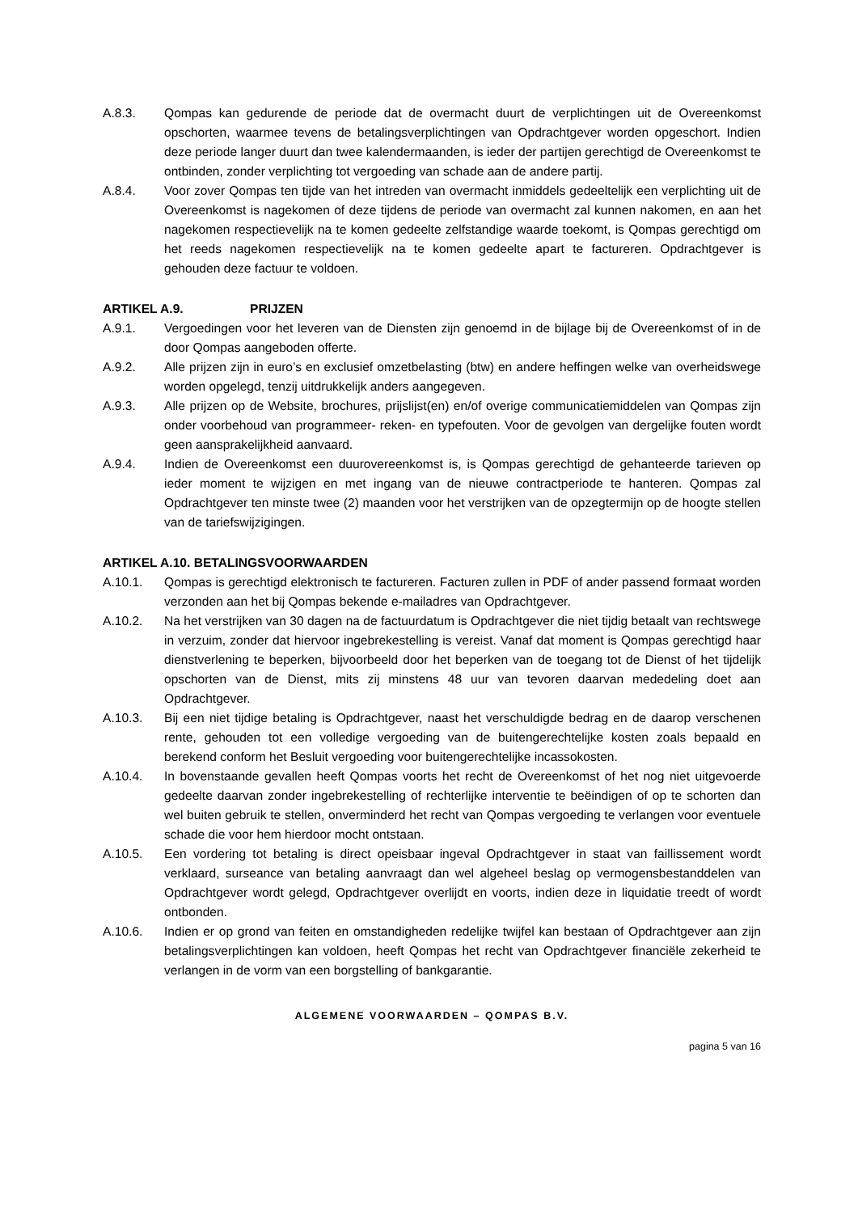A.8.3. Qompas kan gedurende de periode dat de overmacht duurt de verplichtingen uit de Overeenkomst opschorten, waarmee tevens de betalingsverplichtingen van Opdrachtgever worden opgeschort. Indien deze periode langer duurt dan twee kalendermaanden, is ieder der partijen gerechtigd de Overeenkomst te ontbinden, zonder verplichting tot vergoeding van schade aan de andere partij.
A.8.4. Voor zover Qompas ten tijde van het intreden van overmacht inmiddels gedeeltelijk een verplichting uit de Overeenkomst is nagekomen of deze tijdens de periode van overmacht zal kunnen nakomen, en aan het nagekomen respectievelijk na te komen gedeelte zelfstandige waarde toekomt, is Qompas gerechtigd om het reeds nagekomen respectievelijk na te komen gedeelte apart te factureren. Opdrachtgever is gehouden deze factuur te voldoen.
ARTIKEL A.9. PRIJZEN
A.9.1. Vergoedingen voor het leveren van de Diensten zijn genoemd in de bijlage bij de Overeenkomst of in de door Qompas aangeboden offerte.
A.9.2. Alle prijzen zijn in euro’s en exclusief omzetbelasting (btw) en andere heffingen welke van overheidswege worden opgelegd, tenzij uitdrukkelijk anders aangegeven.
A.9.3. Alle prijzen op de Website, brochures, prijslijst(en) en/of overige communicatiemiddelen van Qompas zijn onder voorbehoud van programmeer- reken- en typefouten. Voor de gevolgen van dergelijke fouten wordt geen aansprakelijkheid aanvaard.
A.9.4. Indien de Overeenkomst een duurovereenkomst is, is Qompas gerechtigd de gehanteerde tarieven op ieder moment te wijzigen en met ingang van de nieuwe contractperiode te hanteren. Qompas zal Opdrachtgever ten minste twee (2) maanden voor het verstrijken van de opzegtermijn op de hoogte stellen van de tariefswijzigingen.
ARTIKEL A.10. BETALINGSVOORWAARDEN
A.10.1. Qompas is gerechtigd elektronisch te factureren. Facturen zullen in PDF of ander passend formaat worden verzonden aan het bij Qompas bekende e-mailadres van Opdrachtgever.
A.10.2. Na het verstrijken van 30 dagen na de factuurdatum is Opdrachtgever die niet tijdig betaalt van rechtswege in verzuim, zonder dat hiervoor ingebrekestelling is vereist. Vanaf dat moment is Qompas gerechtigd haar dienstverlening te beperken, bijvoorbeeld door het beperken van de toegang tot de Dienst of het tijdelijk opschorten van de Dienst, mits zij minstens 48 uur van tevoren daarvan mededeling doet aan Opdrachtgever.
A.10.3. Bij een niet tijdige betaling is Opdrachtgever, naast het verschuldigde bedrag en de daarop verschenen rente, gehouden tot een volledige vergoeding van de buitengerechtelijke kosten zoals bepaald en berekend conform het Besluit vergoeding voor buitengerechtelijke incassokosten.
A.10.4. In bovenstaande gevallen heeft Qompas voorts het recht de Overeenkomst of het nog niet uitgevoerde gedeelte daarvan zonder ingebrekestelling of rechterlijke interventie te beëindigen of op te schorten dan wel buiten gebruik te stellen, onverminderd het recht van Qompas vergoeding te verlangen voor eventuele schade die voor hem hierdoor mocht ontstaan.
A.10.5. Een vordering tot betaling is direct opeisbaar ingeval Opdrachtgever in staat van faillissement wordt verklaard, surseance van betaling aanvraagt dan wel algeheel beslag op vermogensbestanddelen van Opdrachtgever wordt gelegd, Opdrachtgever overlijdt en voorts, indien deze in liquidatie treedt of wordt ontbonden.
A.10.6. Indien er op grond van feiten en omstandigheden redelijke twijfel kan bestaan of Opdrachtgever aan zijn betalingsverplichtingen kan voldoen, heeft Qompas het recht van Opdrachtgever financiële zekerheid te verlangen in de vorm van een borgstelling of bankgarantie.
ALGEMENE VOORWAARDEN – QOMPAS B.V.
pagina 5 van 16